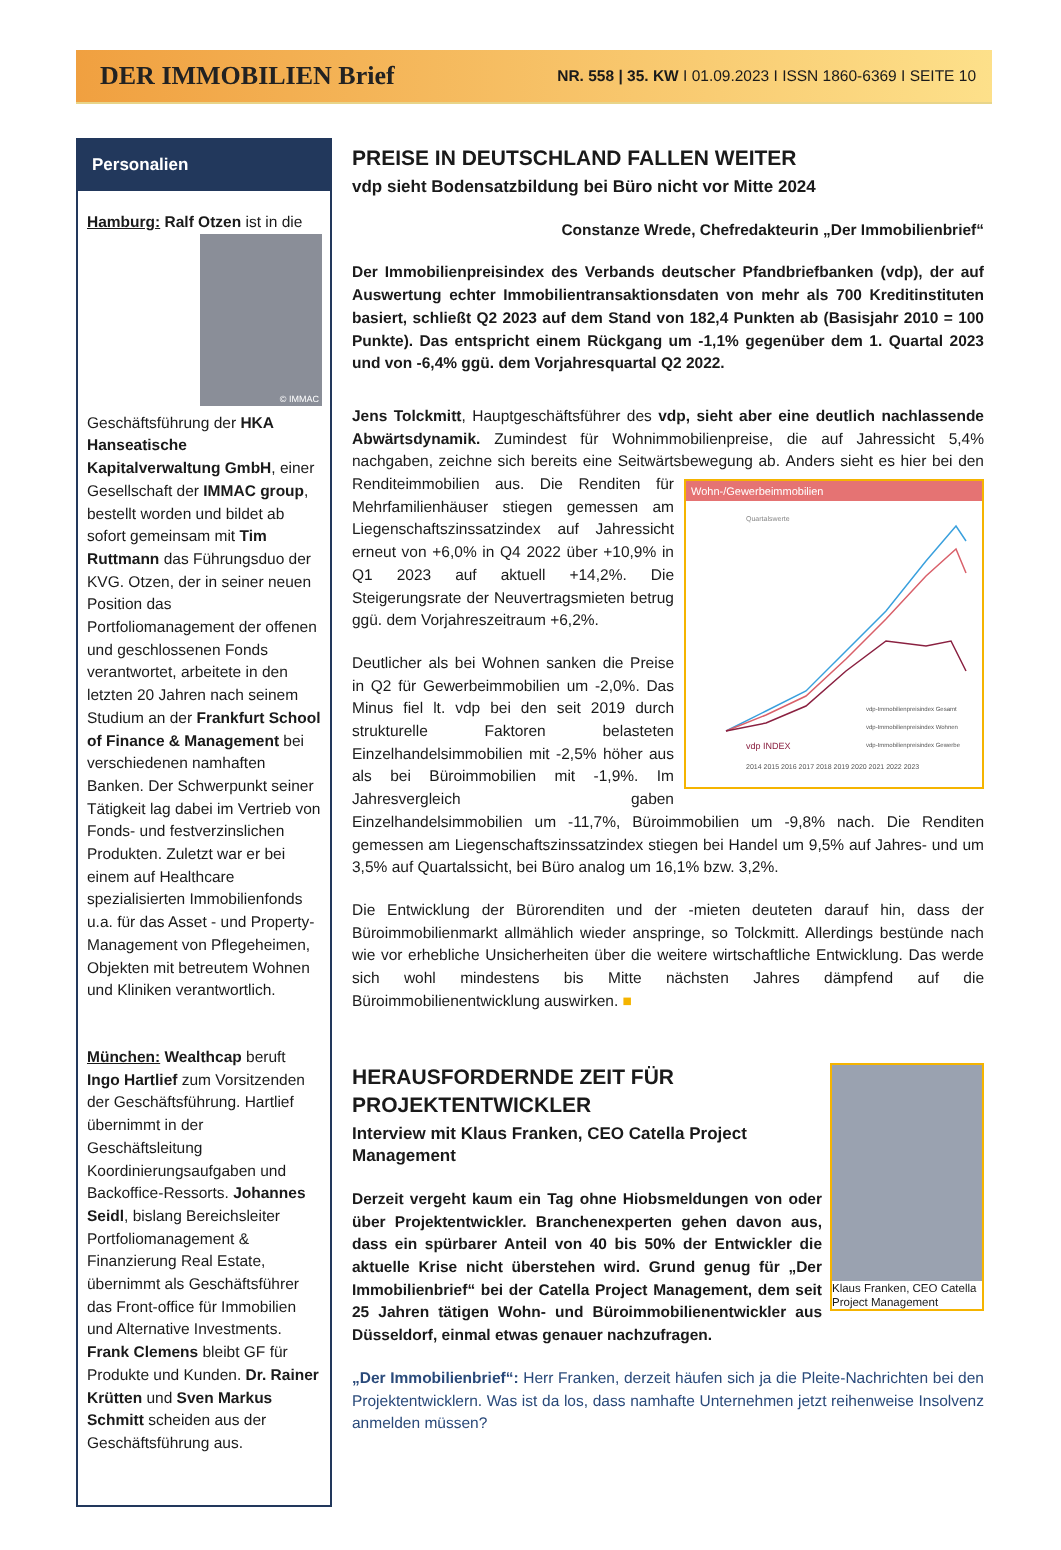DER IMMOBILIEN Brief
NR. 558 | 35. KW I 01.09.2023 I ISSN 1860-6369 I SEITE 10
Personalien
Hamburg: Ralf Otzen ist in die © IMMAC Geschäftsführung der HKA Hanseatische Kapitalverwaltung GmbH, einer Gesellschaft der IMMAC group, bestellt worden und bildet ab sofort gemeinsam mit Tim Ruttmann das Führungsduo der KVG. Otzen, der in seiner neuen Position das Portfoliomanagement der offenen und geschlossenen Fonds verantwortet, arbeitete in den letzten 20 Jahren nach seinem Studium an der Frankfurt School of Finance & Management bei verschiedenen namhaften Banken. Der Schwerpunkt seiner Tätigkeit lag dabei im Vertrieb von Fonds- und festverzinslichen Produkten. Zuletzt war er bei einem auf Healthcare spezialisierten Immobilienfonds u.a. für das Asset - und Property-Management von Pflegeheimen, Objekten mit betreutem Wohnen und Kliniken verantwortlich.
München: Wealthcap beruft Ingo Hartlief zum Vorsitzenden der Geschäftsführung. Hartlief übernimmt in der Geschäftsleitung Koordinierungsaufgaben und Backoffice-Ressorts. Johannes Seidl, bislang Bereichsleiter Portfoliomanagement & Finanzierung Real Estate, übernimmt als Geschäftsführer das Front-office für Immobilien und Alternative Investments. Frank Clemens bleibt GF für Produkte und Kunden. Dr. Rainer Krütten und Sven Markus Schmitt scheiden aus der Geschäftsführung aus.
PREISE IN DEUTSCHLAND FALLEN WEITER
vdp sieht Bodensatzbildung bei Büro nicht vor Mitte 2024
Constanze Wrede, Chefredakteurin „Der Immobilienbrief“
Der Immobilienpreisindex des Verbands deutscher Pfandbriefbanken (vdp), der auf Auswertung echter Immobilientransaktionsdaten von mehr als 700 Kreditinstituten basiert, schließt Q2 2023 auf dem Stand von 182,4 Punkten ab (Basisjahr 2010 = 100 Punkte). Das entspricht einem Rückgang um -1,1% gegenüber dem 1. Quartal 2023 und von -6,4% ggü. dem Vorjahresquartal Q2 2022.
Jens Tolckmitt, Hauptgeschäftsführer des vdp, sieht aber eine deutlich nachlassende Abwärtsdynamik. Zumindest für Wohnimmobilienpreise, die auf Jahressicht 5,4% nachgaben, zeichne sich bereits eine Seitwärtsbewegung ab. Wohn-/Gewerbeimmobilien
Quartalswerte
2014 2015 2016 2017 2018 2019 2020 2021 2022 2023
vdp-Immobilienpreisindex Gesamt
vdp-Immobilienpreisindex Wohnen
vdp-Immobilienpreisindex Gewerbe
vdp INDEX
Anders sieht es hier bei den Renditeimmobilien aus. Die Renditen für Mehrfamilienhäuser stiegen gemessen am Liegenschaftszinssatzindex auf Jahressicht erneut von +6,0% in Q4 2022 über +10,9% in Q1 2023 auf aktuell +14,2%. Die Steigerungsrate der Neuvertragsmieten betrug ggü. dem Vorjahreszeitraum +6,2%.
Deutlicher als bei Wohnen sanken die Preise in Q2 für Gewerbeimmobilien um -2,0%. Das Minus fiel lt. vdp bei den seit 2019 durch strukturelle Faktoren belasteten Einzelhandelsimmobilien mit -2,5% höher aus als bei Büroimmobilien mit -1,9%. Im Jahresvergleich gaben Einzelhandelsimmobilien um -11,7%, Büroimmobilien um -9,8% nach. Die Renditen gemessen am Liegenschaftszinssatzindex stiegen bei Handel um 9,5% auf Jahres- und um 3,5% auf Quartalssicht, bei Büro analog um 16,1% bzw. 3,2%.
Die Entwicklung der Bürorenditen und der -mieten deuteten darauf hin, dass der Büroimmobilienmarkt allmählich wieder anspringe, so Tolckmitt. Allerdings bestünde nach wie vor erhebliche Unsicherheiten über die weitere wirtschaftliche Entwicklung. Das werde sich wohl mindestens bis Mitte nächsten Jahres dämpfend auf die Büroimmobilienentwicklung auswirken. ■
Klaus Franken, CEO Catella Project Management
HERAUSFORDERNDE ZEIT FÜR PROJEKTENTWICKLER
Interview mit Klaus Franken, CEO Catella Project Management
Derzeit vergeht kaum ein Tag ohne Hiobsmeldungen von oder über Projektentwickler. Branchenexperten gehen davon aus, dass ein spürbarer Anteil von 40 bis 50% der Entwickler die aktuelle Krise nicht überstehen wird. Grund genug für „Der Immobilienbrief“ bei der Catella Project Management, dem seit 25 Jahren tätigen Wohn- und Büroimmobilienentwickler aus Düsseldorf, einmal etwas genauer nachzufragen.
„Der Immobilienbrief“: Herr Franken, derzeit häufen sich ja die Pleite-Nachrichten bei den Projektentwicklern. Was ist da los, dass namhafte Unternehmen jetzt reihenweise Insolvenz anmelden müssen?